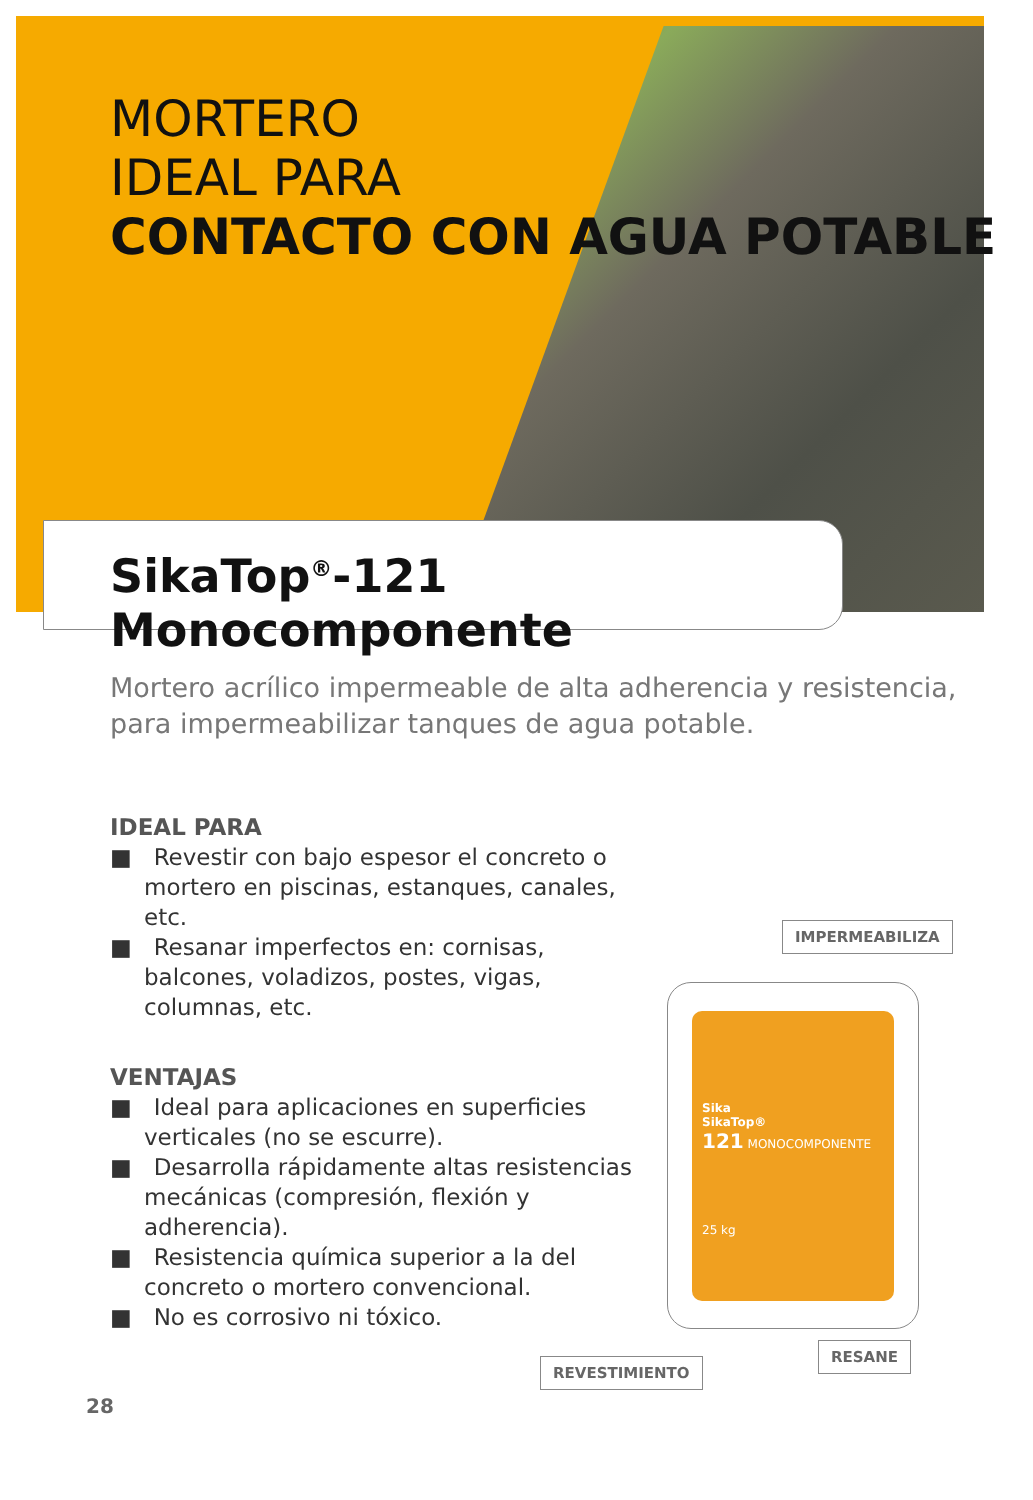MORTERO
IDEAL PARA
CONTACTO CON AGUA POTABLE
SikaTop<sup>®</sup>-121 Monocomponente
Mortero acrílico impermeable de alta adherencia y resistencia,
para impermeabilizar tanques de agua potable.
IDEAL PARA
■ Revestir con bajo espesor el concreto o mortero en piscinas, estanques, canales, etc.
■ Resanar imperfectos en: cornisas, balcones, voladizos, postes, vigas, columnas, etc.
VENTAJAS
■ Ideal para aplicaciones en superficies verticales (no se escurre).
■ Desarrolla rápidamente altas resistencias mecánicas (compresión, flexión y adherencia).
■ Resistencia química superior a la del concreto o mortero convencional.
■ No es corrosivo ni tóxico.
IMPERMEABILIZA
Sika
SikaTop®
121 MONOCOMPONENTE
25 kg
RESANE
REVESTIMIENTO
28